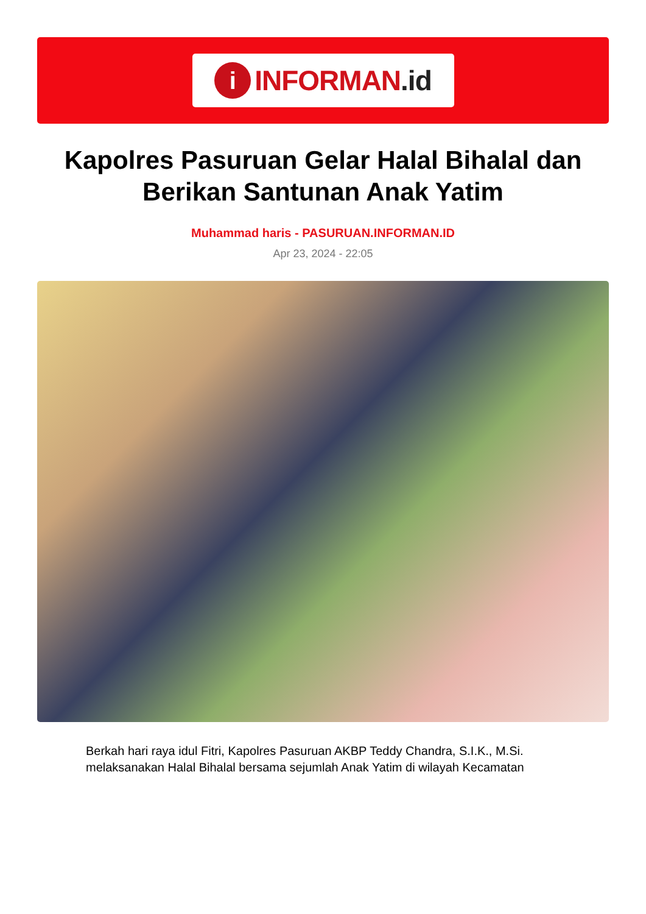i
INFORMAN.id
Kapolres Pasuruan Gelar Halal Bihalal dan Berikan Santunan Anak Yatim
Muhammad haris - PASURUAN.INFORMAN.ID
Apr 23, 2024 - 22:05
Berkah hari raya idul Fitri, Kapolres Pasuruan AKBP Teddy Chandra, S.I.K., M.Si. melaksanakan Halal Bihalal bersama sejumlah Anak Yatim di wilayah Kecamatan